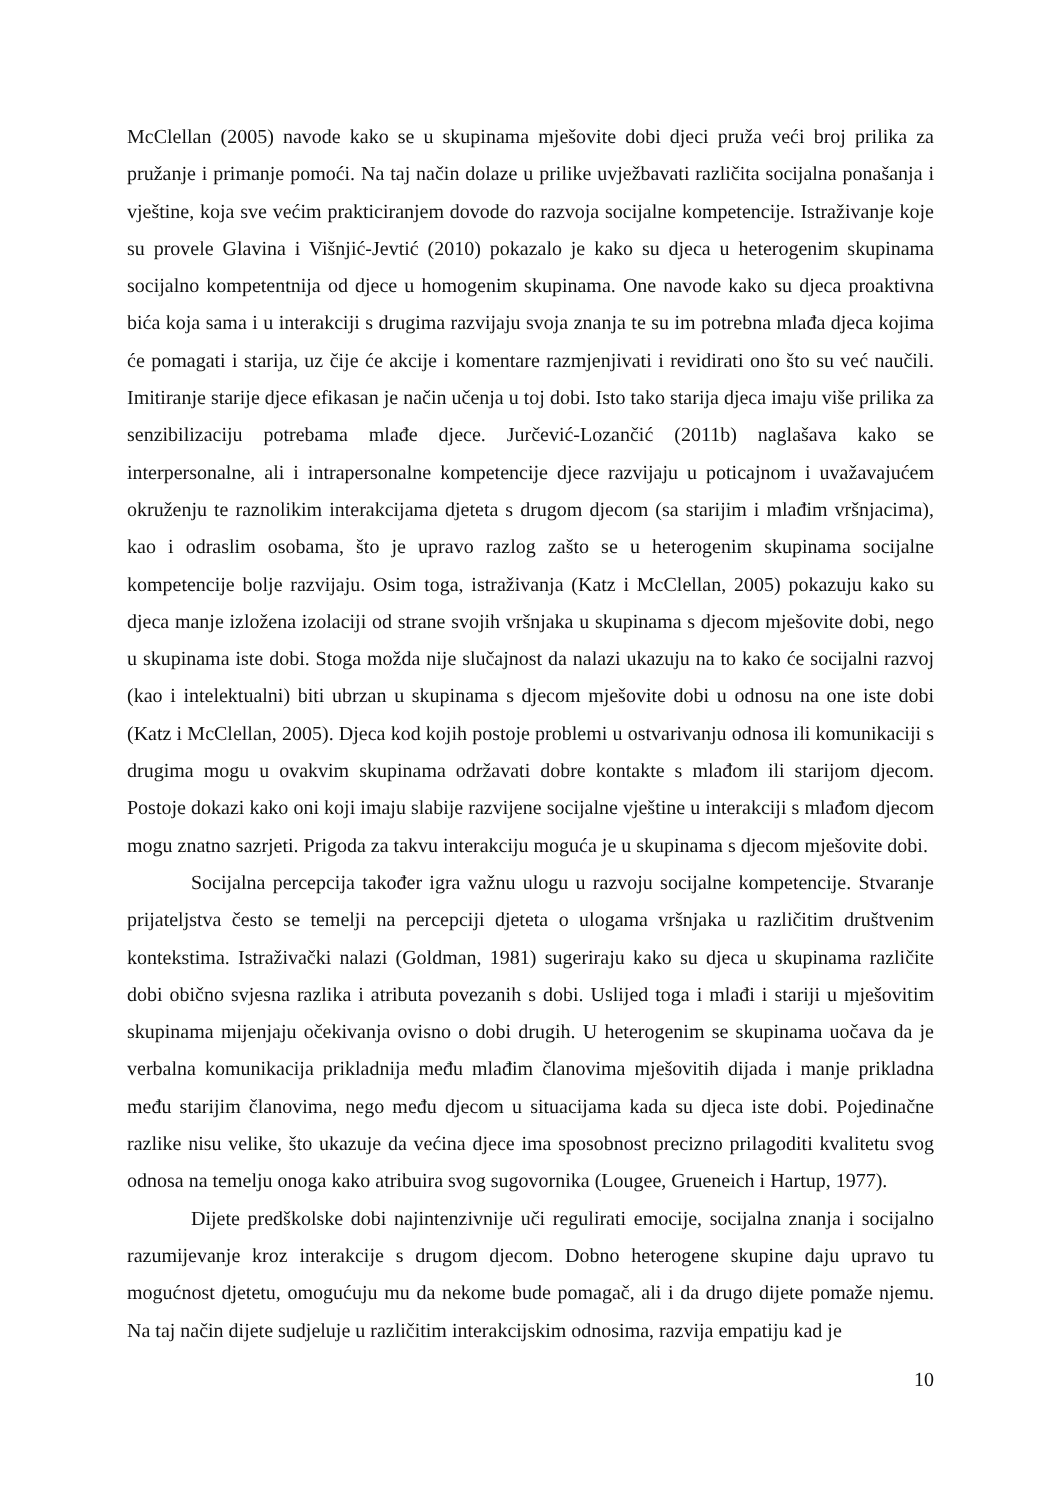McClellan (2005) navode kako se u skupinama mješovite dobi djeci pruža veći broj prilika za pružanje i primanje pomoći. Na taj način dolaze u prilike uvježbavati različita socijalna ponašanja i vještine, koja sve većim prakticiranjem dovode do razvoja socijalne kompetencije. Istraživanje koje su provele Glavina i Višnjić-Jevtić (2010) pokazalo je kako su djeca u heterogenim skupinama socijalno kompetentnija od djece u homogenim skupinama. One navode kako su djeca proaktivna bića koja sama i u interakciji s drugima razvijaju svoja znanja te su im potrebna mlađa djeca kojima će pomagati i starija, uz čije će akcije i komentare razmjenjivati i revidirati ono što su već naučili. Imitiranje starije djece efikasan je način učenja u toj dobi. Isto tako starija djeca imaju više prilika za senzibilizaciju potrebama mlađe djece. Jurčević-Lozančić (2011b) naglašava kako se interpersonalne, ali i intrapersonalne kompetencije djece razvijaju u poticajnom i uvažavajućem okruženju te raznolikim interakcijama djeteta s drugom djecom (sa starijim i mlađim vršnjacima), kao i odraslim osobama, što je upravo razlog zašto se u heterogenim skupinama socijalne kompetencije bolje razvijaju. Osim toga, istraživanja (Katz i McClellan, 2005) pokazuju kako su djeca manje izložena izolaciji od strane svojih vršnjaka u skupinama s djecom mješovite dobi, nego u skupinama iste dobi. Stoga možda nije slučajnost da nalazi ukazuju na to kako će socijalni razvoj (kao i intelektualni) biti ubrzan u skupinama s djecom mješovite dobi u odnosu na one iste dobi (Katz i McClellan, 2005). Djeca kod kojih postoje problemi u ostvarivanju odnosa ili komunikaciji s drugima mogu u ovakvim skupinama održavati dobre kontakte s mlađom ili starijom djecom. Postoje dokazi kako oni koji imaju slabije razvijene socijalne vještine u interakciji s mlađom djecom mogu znatno sazrjeti. Prigoda za takvu interakciju moguća je u skupinama s djecom mješovite dobi.
Socijalna percepcija također igra važnu ulogu u razvoju socijalne kompetencije. Stvaranje prijateljstva često se temelji na percepciji djeteta o ulogama vršnjaka u različitim društvenim kontekstima. Istraživački nalazi (Goldman, 1981) sugeriraju kako su djeca u skupinama različite dobi obično svjesna razlika i atributa povezanih s dobi. Uslijed toga i mlađi i stariji u mješovitim skupinama mijenjaju očekivanja ovisno o dobi drugih. U heterogenim se skupinama uočava da je verbalna komunikacija prikladnija među mlađim članovima mješovitih dijada i manje prikladna među starijim članovima, nego među djecom u situacijama kada su djeca iste dobi. Pojedinačne razlike nisu velike, što ukazuje da većina djece ima sposobnost precizno prilagoditi kvalitetu svog odnosa na temelju onoga kako atribuira svog sugovornika (Lougee, Grueneich i Hartup, 1977).
Dijete predškolske dobi najintenzivnije uči regulirati emocije, socijalna znanja i socijalno razumijevanje kroz interakcije s drugom djecom. Dobno heterogene skupine daju upravo tu mogućnost djetetu, omogućuju mu da nekome bude pomagač, ali i da drugo dijete pomaže njemu. Na taj način dijete sudjeluje u različitim interakcijskim odnosima, razvija empatiju kad je
10